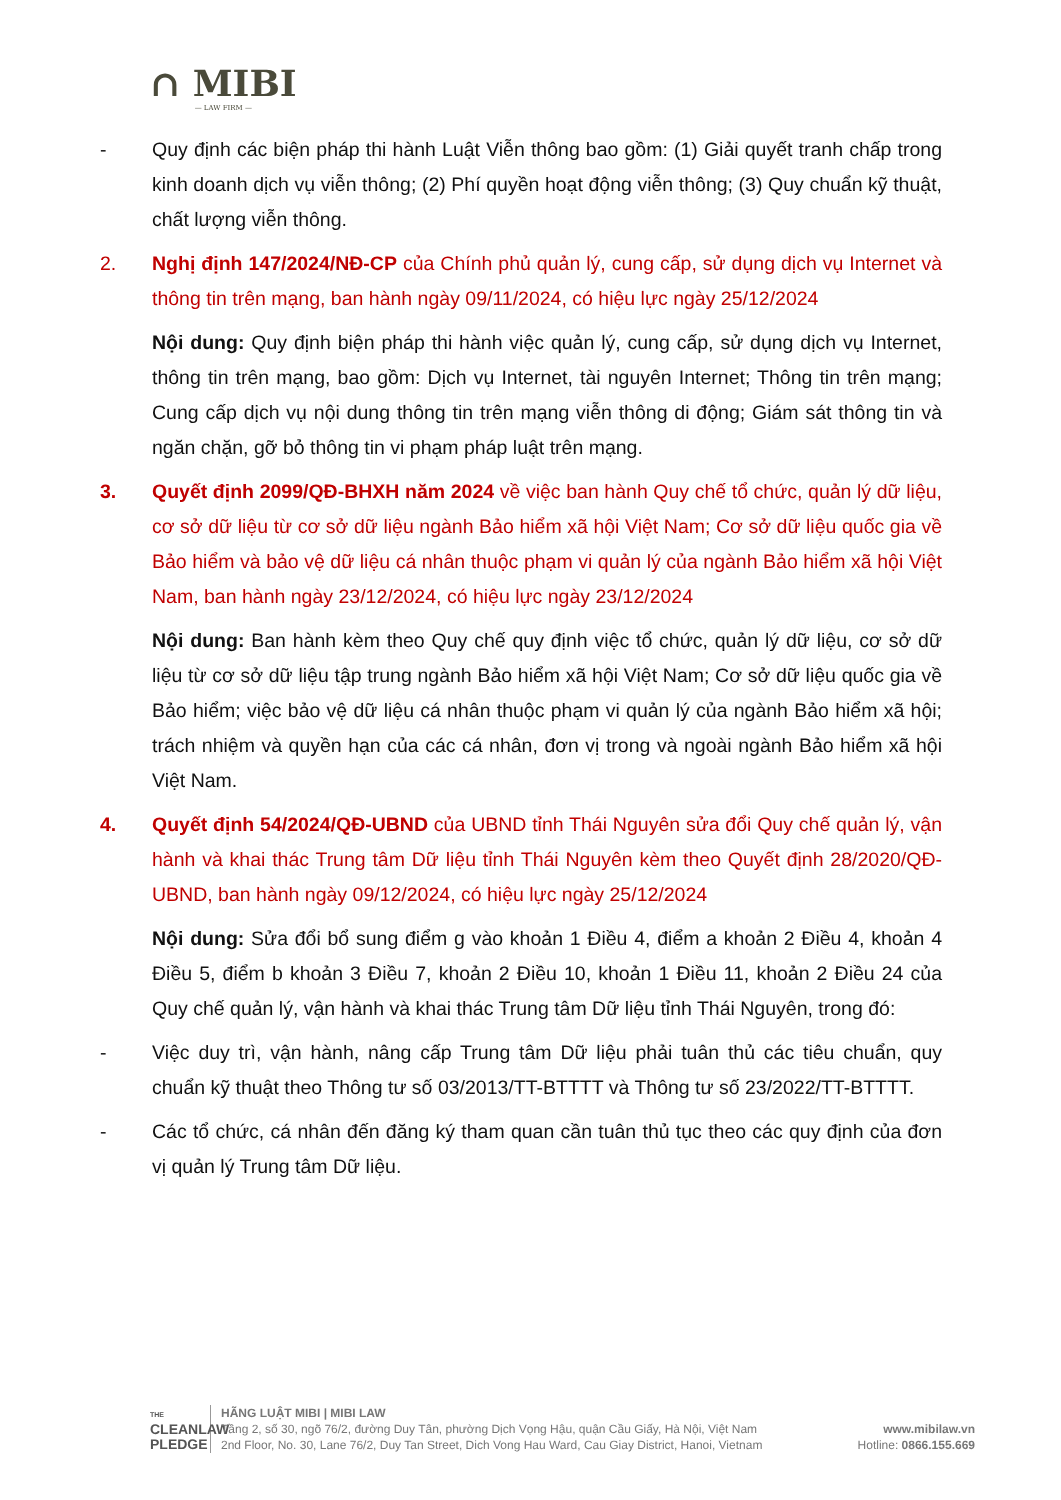∩ MIBI
— LAW FIRM —
- Quy định các biện pháp thi hành Luật Viễn thông bao gồm: (1) Giải quyết tranh chấp trong kinh doanh dịch vụ viễn thông; (2) Phí quyền hoạt động viễn thông; (3) Quy chuẩn kỹ thuật, chất lượng viễn thông.
2. Nghị định 147/2024/NĐ-CP của Chính phủ quản lý, cung cấp, sử dụng dịch vụ Internet và thông tin trên mạng, ban hành ngày 09/11/2024, có hiệu lực ngày 25/12/2024
Nội dung: Quy định biện pháp thi hành việc quản lý, cung cấp, sử dụng dịch vụ Internet, thông tin trên mạng, bao gồm: Dịch vụ Internet, tài nguyên Internet; Thông tin trên mạng; Cung cấp dịch vụ nội dung thông tin trên mạng viễn thông di động; Giám sát thông tin và ngăn chặn, gỡ bỏ thông tin vi phạm pháp luật trên mạng.
3. Quyết định 2099/QĐ-BHXH năm 2024 về việc ban hành Quy chế tổ chức, quản lý dữ liệu, cơ sở dữ liệu từ cơ sở dữ liệu ngành Bảo hiểm xã hội Việt Nam; Cơ sở dữ liệu quốc gia về Bảo hiểm và bảo vệ dữ liệu cá nhân thuộc phạm vi quản lý của ngành Bảo hiểm xã hội Việt Nam, ban hành ngày 23/12/2024, có hiệu lực ngày 23/12/2024
Nội dung: Ban hành kèm theo Quy chế quy định việc tổ chức, quản lý dữ liệu, cơ sở dữ liệu từ cơ sở dữ liệu tập trung ngành Bảo hiểm xã hội Việt Nam; Cơ sở dữ liệu quốc gia về Bảo hiểm; việc bảo vệ dữ liệu cá nhân thuộc phạm vi quản lý của ngành Bảo hiểm xã hội; trách nhiệm và quyền hạn của các cá nhân, đơn vị trong và ngoài ngành Bảo hiểm xã hội Việt Nam.
4. Quyết định 54/2024/QĐ-UBND của UBND tỉnh Thái Nguyên sửa đổi Quy chế quản lý, vận hành và khai thác Trung tâm Dữ liệu tỉnh Thái Nguyên kèm theo Quyết định 28/2020/QĐ-UBND, ban hành ngày 09/12/2024, có hiệu lực ngày 25/12/2024
Nội dung: Sửa đổi bổ sung điểm g vào khoản 1 Điều 4, điểm a khoản 2 Điều 4, khoản 4 Điều 5, điểm b khoản 3 Điều 7, khoản 2 Điều 10, khoản 1 Điều 11, khoản 2 Điều 24 của Quy chế quản lý, vận hành và khai thác Trung tâm Dữ liệu tỉnh Thái Nguyên, trong đó:
- Việc duy trì, vận hành, nâng cấp Trung tâm Dữ liệu phải tuân thủ các tiêu chuẩn, quy chuẩn kỹ thuật theo Thông tư số 03/2013/TT-BTTTT và Thông tư số 23/2022/TT-BTTTT.
- Các tổ chức, cá nhân đến đăng ký tham quan cần tuân thủ tục theo các quy định của đơn vị quản lý Trung tâm Dữ liệu.
THE
CLEANLAW
PLEDGE
HÃNG LUẬT MIBI | MIBI LAW
Tầng 2, số 30, ngõ 76/2, đường Duy Tân, phường Dịch Vọng Hậu, quận Cầu Giấy, Hà Nội, Việt Nam
2nd Floor, No. 30, Lane 76/2, Duy Tan Street, Dich Vong Hau Ward, Cau Giay District, Hanoi, Vietnam
www.mibilaw.vn
Hotline: 0866.155.669